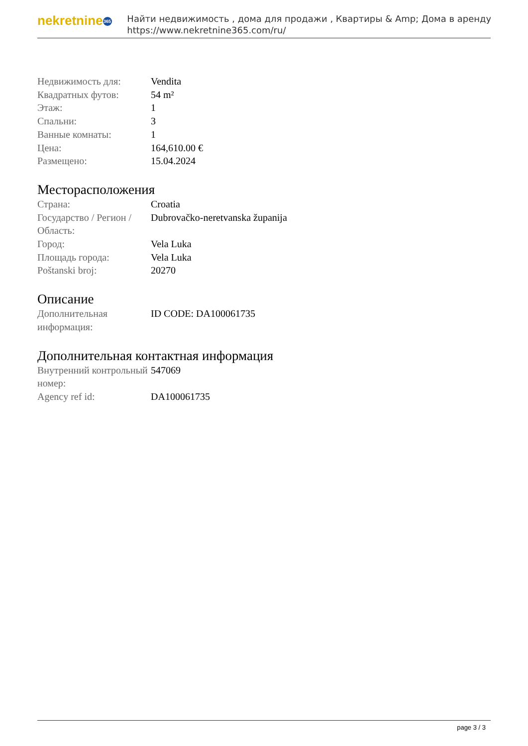nekretnine 365
Найти недвижимость , дома для продажи , Квартиры & Amp; Дома в аренду
https://www.nekretnine365.com/ru/
| Недвижимость для: | Vendita |
| Квадратных футов: | 54 m² |
| Этаж: | 1 |
| Спальни: | 3 |
| Ванные комнаты: | 1 |
| Цена: | 164,610.00 € |
| Размещено: | 15.04.2024 |
Месторасположения
| Страна: | Croatia |
| Государство / Регион / Область: | Dubrovačko-neretvanska županija |
| Город: | Vela Luka |
| Площадь города: | Vela Luka |
| Poštanski broj: | 20270 |
Описание
| Дополнительная информация: | ID CODE: DA100061735 |
Дополнительная контактная информация
| Внутренний контрольный номер: | 547069 |
| Agency ref id: | DA100061735 |
page 3 / 3